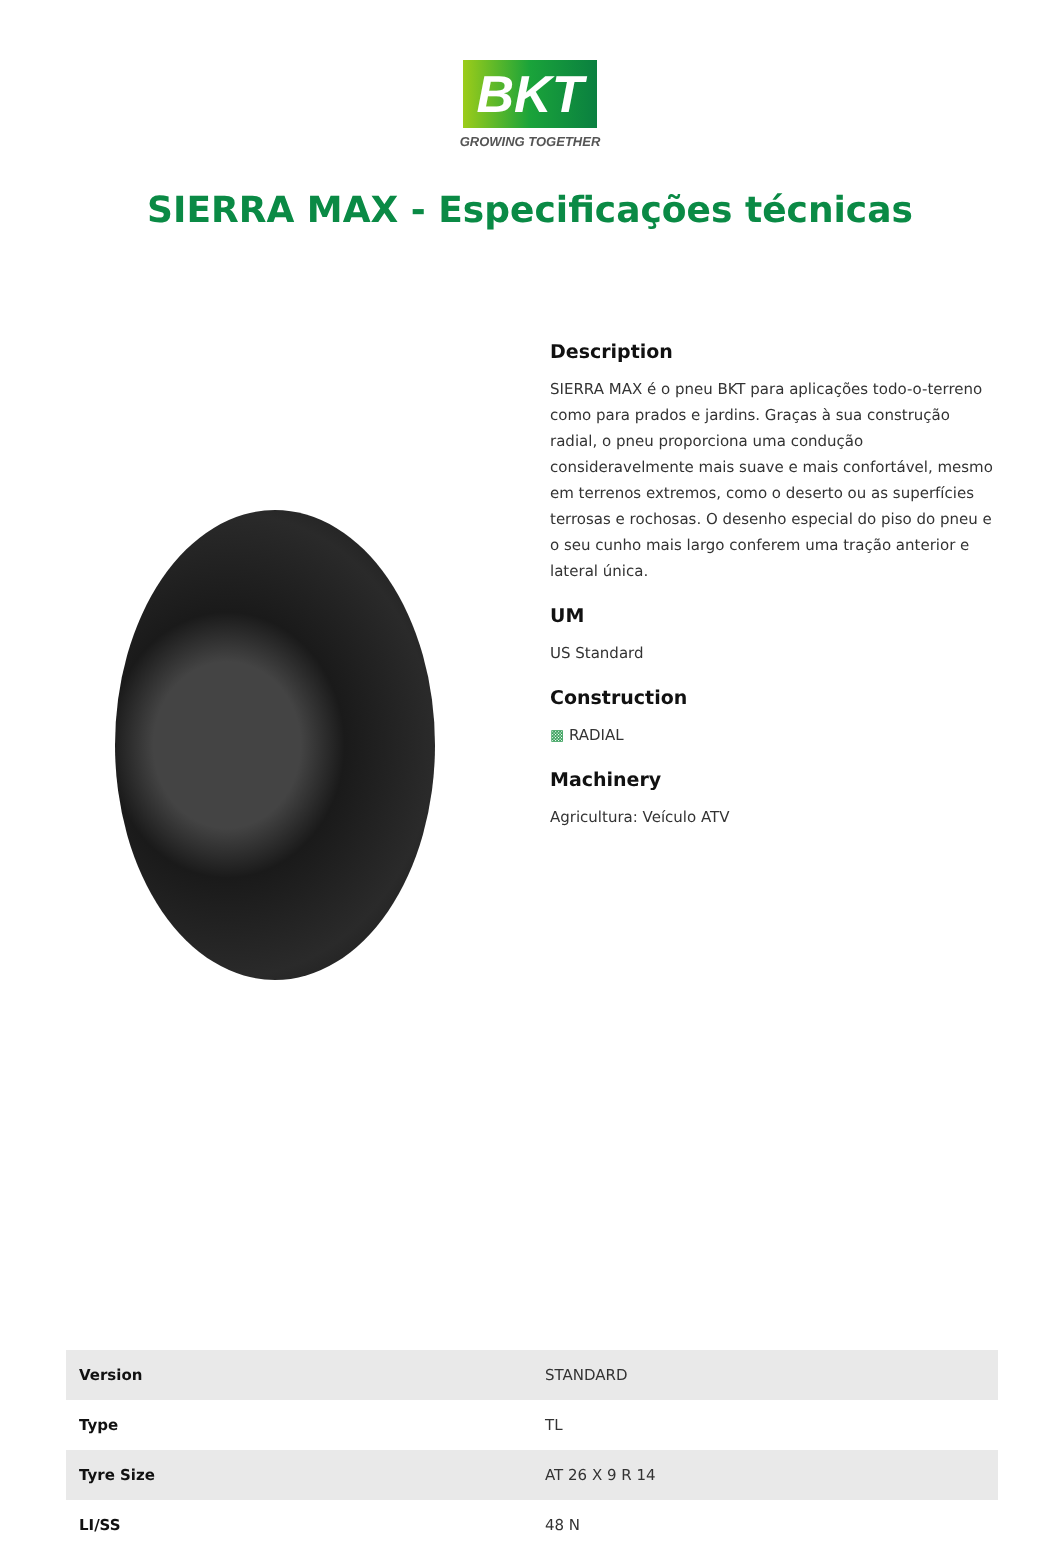BKT
GROWING TOGETHER
SIERRA MAX - Especificações técnicas
Description
SIERRA MAX é o pneu BKT para aplicações todo-o-terreno como para prados e jardins. Graças à sua construção radial, o pneu proporciona uma condução consideravelmente mais suave e mais confortável, mesmo em terrenos extremos, como o deserto ou as superfícies terrosas e rochosas. O desenho especial do piso do pneu e o seu cunho mais largo conferem uma tração anterior e lateral única.
UM
US Standard
Construction
▩ RADIAL
Machinery
Agricultura: Veículo ATV
| Version | STANDARD |
| Type | TL |
| Tyre Size | AT 26 X 9 R 14 |
| LI/SS | 48 N |